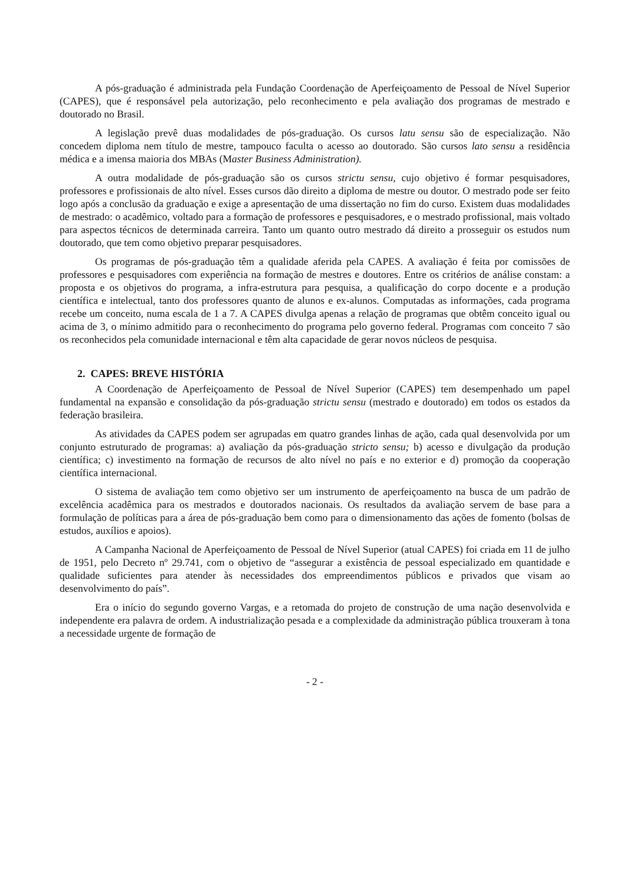A pós-graduação é administrada pela Fundação Coordenação de Aperfeiçoamento de Pessoal de Nível Superior (CAPES), que é responsável pela autorização, pelo reconhecimento e pela avaliação dos programas de mestrado e doutorado no Brasil.
A legislação prevê duas modalidades de pós-graduação. Os cursos latu sensu são de especialização. Não concedem diploma nem título de mestre, tampouco faculta o acesso ao doutorado. São cursos lato sensu a residência médica e a imensa maioria dos MBAs (Master Business Administration).
A outra modalidade de pós-graduação são os cursos strictu sensu, cujo objetivo é formar pesquisadores, professores e profissionais de alto nível. Esses cursos dão direito a diploma de mestre ou doutor. O mestrado pode ser feito logo após a conclusão da graduação e exige a apresentação de uma dissertação no fim do curso. Existem duas modalidades de mestrado: o acadêmico, voltado para a formação de professores e pesquisadores, e o mestrado profissional, mais voltado para aspectos técnicos de determinada carreira. Tanto um quanto outro mestrado dá direito a prosseguir os estudos num doutorado, que tem como objetivo preparar pesquisadores.
Os programas de pós-graduação têm a qualidade aferida pela CAPES. A avaliação é feita por comissões de professores e pesquisadores com experiência na formação de mestres e doutores. Entre os critérios de análise constam: a proposta e os objetivos do programa, a infra-estrutura para pesquisa, a qualificação do corpo docente e a produção científica e intelectual, tanto dos professores quanto de alunos e ex-alunos. Computadas as informações, cada programa recebe um conceito, numa escala de 1 a 7. A CAPES divulga apenas a relação de programas que obtêm conceito igual ou acima de 3, o mínimo admitido para o reconhecimento do programa pelo governo federal. Programas com conceito 7 são os reconhecidos pela comunidade internacional e têm alta capacidade de gerar novos núcleos de pesquisa.
2. CAPES: BREVE HISTÓRIA
A Coordenação de Aperfeiçoamento de Pessoal de Nível Superior (CAPES) tem desempenhado um papel fundamental na expansão e consolidação da pós-graduação strictu sensu (mestrado e doutorado) em todos os estados da federação brasileira.
As atividades da CAPES podem ser agrupadas em quatro grandes linhas de ação, cada qual desenvolvida por um conjunto estruturado de programas: a) avaliação da pós-graduação stricto sensu; b) acesso e divulgação da produção científica; c) investimento na formação de recursos de alto nível no país e no exterior e d) promoção da cooperação científica internacional.
O sistema de avaliação tem como objetivo ser um instrumento de aperfeiçoamento na busca de um padrão de excelência acadêmica para os mestrados e doutorados nacionais. Os resultados da avaliação servem de base para a formulação de políticas para a área de pós-graduação bem como para o dimensionamento das ações de fomento (bolsas de estudos, auxílios e apoios).
A Campanha Nacional de Aperfeiçoamento de Pessoal de Nível Superior (atual CAPES) foi criada em 11 de julho de 1951, pelo Decreto nº 29.741, com o objetivo de “assegurar a existência de pessoal especializado em quantidade e qualidade suficientes para atender às necessidades dos empreendimentos públicos e privados que visam ao desenvolvimento do país”.
Era o início do segundo governo Vargas, e a retomada do projeto de construção de uma nação desenvolvida e independente era palavra de ordem. A industrialização pesada e a complexidade da administração pública trouxeram à tona a necessidade urgente de formação de
- 2 -